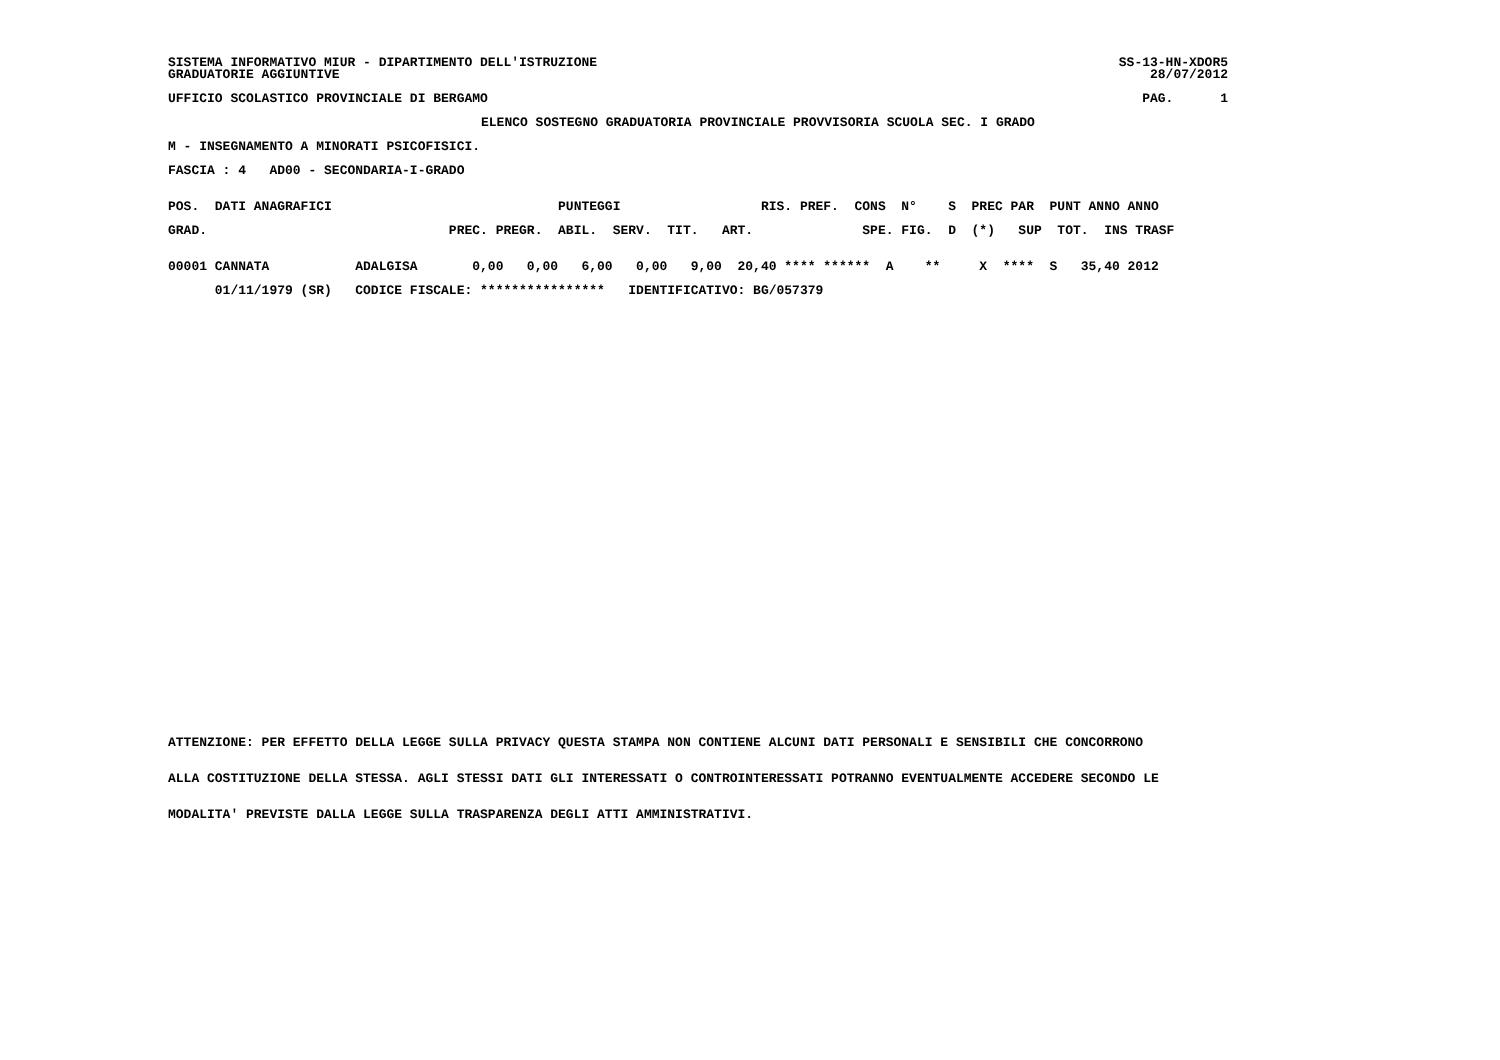SISTEMA INFORMATIVO MIUR - DIPARTIMENTO DELL'ISTRUZIONE
GRADUATORIE AGGIUNTIVE
SS-13-HN-XDOR5
28/07/2012
UFFICIO SCOLASTICO PROVINCIALE DI BERGAMO
PAG.      1
ELENCO SOSTEGNO GRADUATORIA PROVINCIALE PROVVISORIA SCUOLA SEC. I GRADO
M - INSEGNAMENTO A MINORATI PSICOFISICI.
FASCIA : 4   AD00 - SECONDARIA-I-GRADO
POS.  DATI ANAGRAFICI                             PUNTEGGI                  RIS. PREF.  CONS  N°    S  PREC PAR  PUNT ANNO ANNO
GRAD.                               PREC. PREGR.  ABIL.  SERV.  TIT.   ART.              SPE. FIG.  D  (*)   SUP  TOT.  INS TRASF
00001 CANNATA           ADALGISA       0,00   0,00   6,00   0,00   9,00  20,40 **** ******  A    **     X  ****  S   35,40 2012
      01/11/1979 (SR)   CODICE FISCALE: ****************   IDENTIFICATIVO: BG/057379
ATTENZIONE: PER EFFETTO DELLA LEGGE SULLA PRIVACY QUESTA STAMPA NON CONTIENE ALCUNI DATI PERSONALI E SENSIBILI CHE CONCORRONO
ALLA COSTITUZIONE DELLA STESSA. AGLI STESSI DATI GLI INTERESSATI O CONTROINTERESSATI POTRANNO EVENTUALMENTE ACCEDERE SECONDO LE
MODALITA' PREVISTE DALLA LEGGE SULLA TRASPARENZA DEGLI ATTI AMMINISTRATIVI.